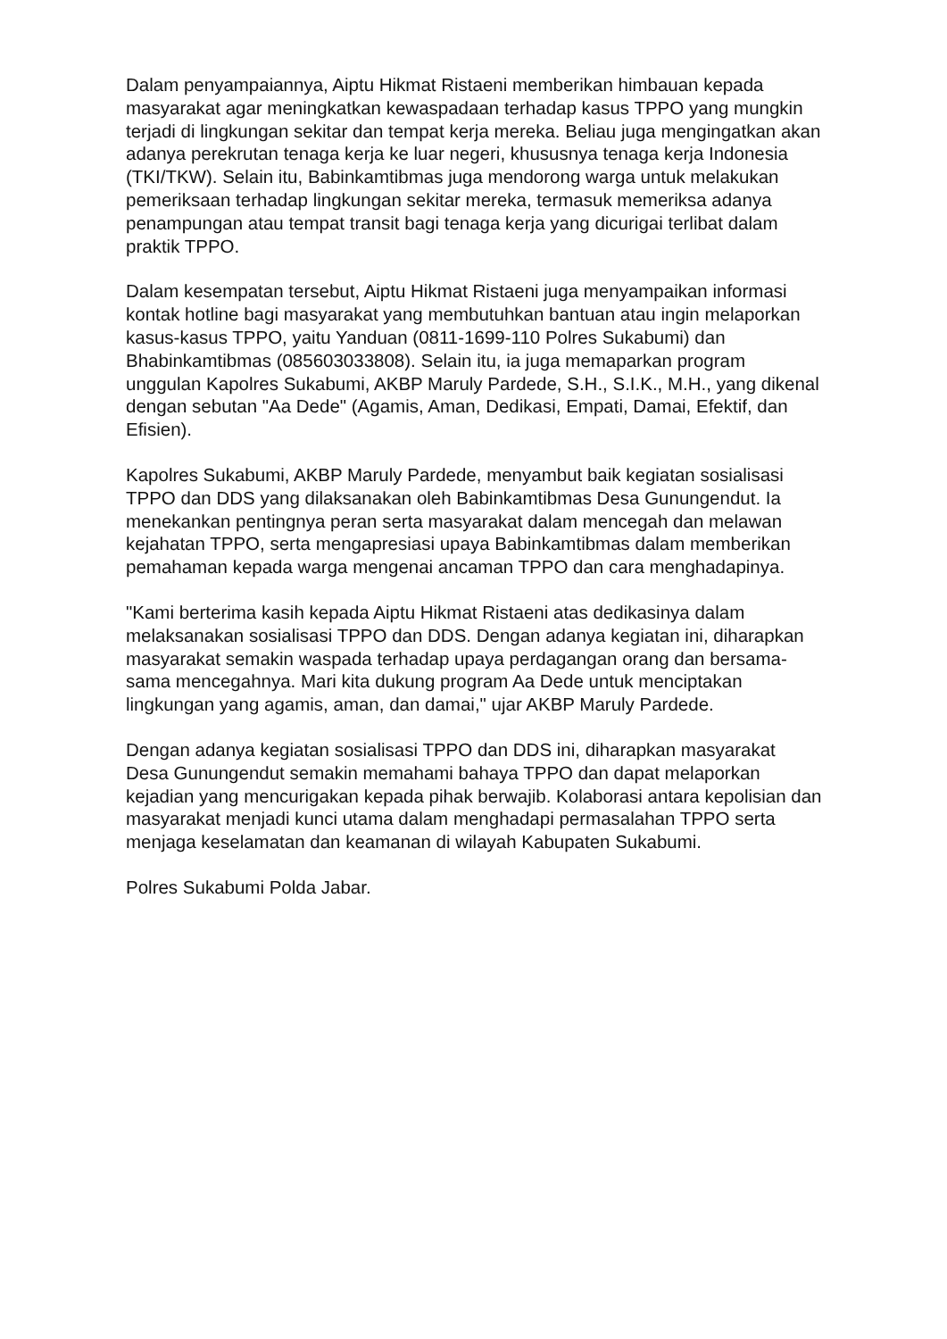Dalam penyampaiannya, Aiptu Hikmat Ristaeni memberikan himbauan kepada masyarakat agar meningkatkan kewaspadaan terhadap kasus TPPO yang mungkin terjadi di lingkungan sekitar dan tempat kerja mereka. Beliau juga mengingatkan akan adanya perekrutan tenaga kerja ke luar negeri, khususnya tenaga kerja Indonesia (TKI/TKW). Selain itu, Babinkamtibmas juga mendorong warga untuk melakukan pemeriksaan terhadap lingkungan sekitar mereka, termasuk memeriksa adanya penampungan atau tempat transit bagi tenaga kerja yang dicurigai terlibat dalam praktik TPPO.
Dalam kesempatan tersebut, Aiptu Hikmat Ristaeni juga menyampaikan informasi kontak hotline bagi masyarakat yang membutuhkan bantuan atau ingin melaporkan kasus-kasus TPPO, yaitu Yanduan (0811-1699-110 Polres Sukabumi) dan Bhabinkamtibmas (085603033808). Selain itu, ia juga memaparkan program unggulan Kapolres Sukabumi, AKBP Maruly Pardede, S.H., S.I.K., M.H., yang dikenal dengan sebutan "Aa Dede" (Agamis, Aman, Dedikasi, Empati, Damai, Efektif, dan Efisien).
Kapolres Sukabumi, AKBP Maruly Pardede, menyambut baik kegiatan sosialisasi TPPO dan DDS yang dilaksanakan oleh Babinkamtibmas Desa Gunungendut. Ia menekankan pentingnya peran serta masyarakat dalam mencegah dan melawan kejahatan TPPO, serta mengapresiasi upaya Babinkamtibmas dalam memberikan pemahaman kepada warga mengenai ancaman TPPO dan cara menghadapinya.
"Kami berterima kasih kepada Aiptu Hikmat Ristaeni atas dedikasinya dalam melaksanakan sosialisasi TPPO dan DDS. Dengan adanya kegiatan ini, diharapkan masyarakat semakin waspada terhadap upaya perdagangan orang dan bersama-sama mencegahnya. Mari kita dukung program Aa Dede untuk menciptakan lingkungan yang agamis, aman, dan damai," ujar AKBP Maruly Pardede.
Dengan adanya kegiatan sosialisasi TPPO dan DDS ini, diharapkan masyarakat Desa Gunungendut semakin memahami bahaya TPPO dan dapat melaporkan kejadian yang mencurigakan kepada pihak berwajib. Kolaborasi antara kepolisian dan masyarakat menjadi kunci utama dalam menghadapi permasalahan TPPO serta menjaga keselamatan dan keamanan di wilayah Kabupaten Sukabumi.
Polres Sukabumi Polda Jabar.